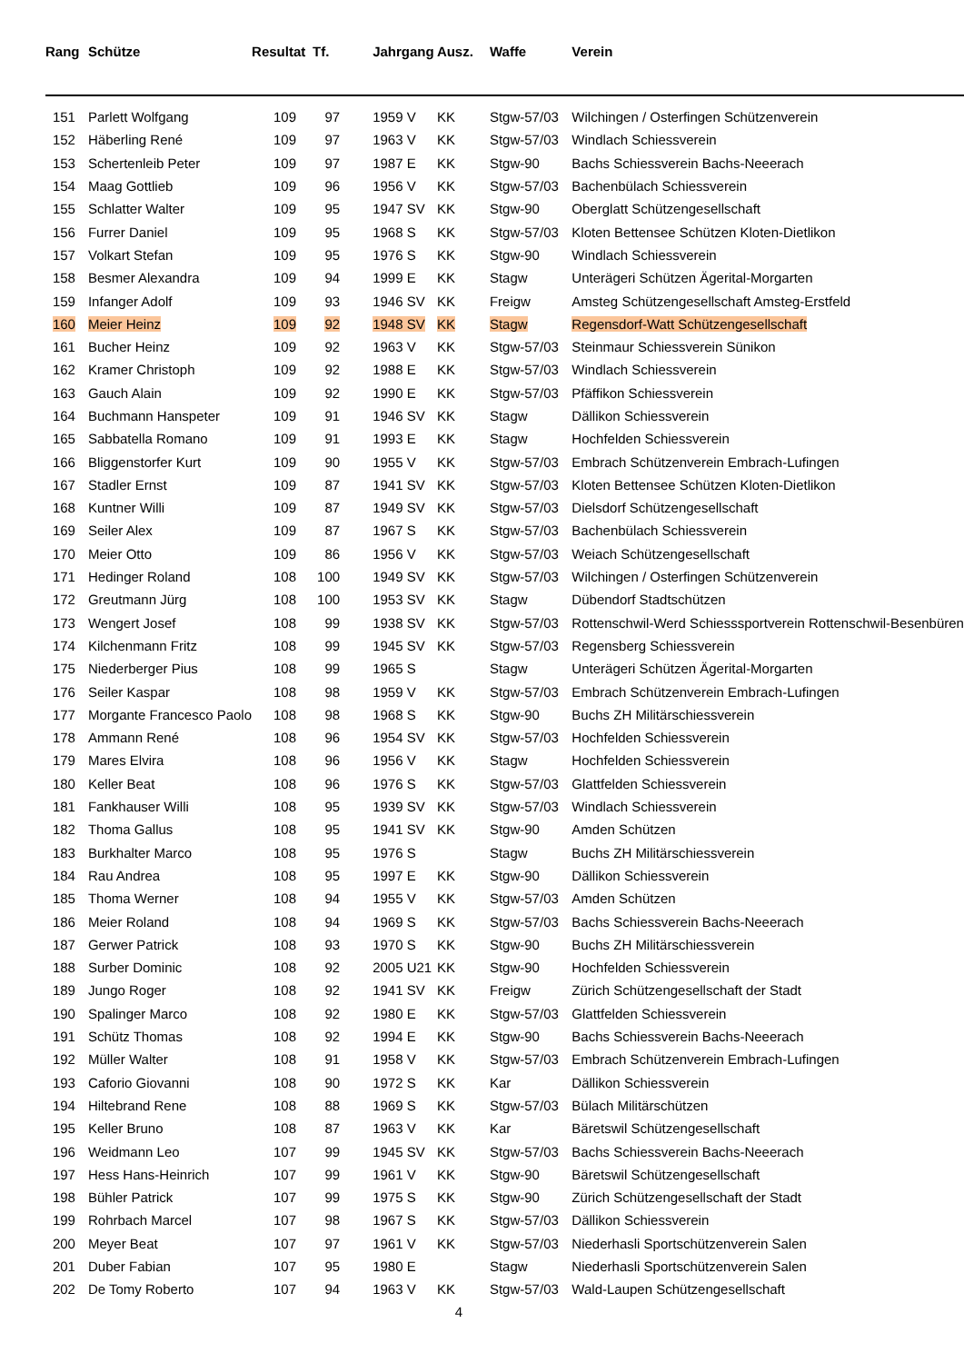| Rang | Schütze | Resultat | Tf. | Jahrgang | Ausz. | Waffe | Verein |
| --- | --- | --- | --- | --- | --- | --- | --- |
| 151 | Parlett Wolfgang | 109 | 97 | 1959 V | KK | Stgw-57/03 | Wilchingen / Osterfingen Schützenverein |
| 152 | Häberling René | 109 | 97 | 1963 V | KK | Stgw-57/03 | Windlach Schiessverein |
| 153 | Schertenleib Peter | 109 | 97 | 1987 E | KK | Stgw-90 | Bachs Schiessverein Bachs-Neeerach |
| 154 | Maag Gottlieb | 109 | 96 | 1956 V | KK | Stgw-57/03 | Bachenbülach Schiessverein |
| 155 | Schlatter Walter | 109 | 95 | 1947 SV | KK | Stgw-90 | Oberglatt Schützengesellschaft |
| 156 | Furrer Daniel | 109 | 95 | 1968 S | KK | Stgw-57/03 | Kloten Bettensee Schützen Kloten-Dietlikon |
| 157 | Volkart Stefan | 109 | 95 | 1976 S | KK | Stgw-90 | Windlach Schiessverein |
| 158 | Besmer Alexandra | 109 | 94 | 1999 E | KK | Stagw | Unterägeri Schützen Ägerital-Morgarten |
| 159 | Infanger Adolf | 109 | 93 | 1946 SV | KK | Freigw | Amsteg Schützengesellschaft Amsteg-Erstfeld |
| 160 | Meier Heinz | 109 | 92 | 1948 SV | KK | Stagw | Regensdorf-Watt Schützengesellschaft |
| 161 | Bucher Heinz | 109 | 92 | 1963 V | KK | Stgw-57/03 | Steinmaur Schiessverein Sünikon |
| 162 | Kramer Christoph | 109 | 92 | 1988 E | KK | Stgw-57/03 | Windlach Schiessverein |
| 163 | Gauch Alain | 109 | 92 | 1990 E | KK | Stgw-57/03 | Pfäffikon Schiessverein |
| 164 | Buchmann Hanspeter | 109 | 91 | 1946 SV | KK | Stagw | Dällikon Schiessverein |
| 165 | Sabbatella Romano | 109 | 91 | 1993 E | KK | Stagw | Hochfelden Schiessverein |
| 166 | Bliggenstorfer Kurt | 109 | 90 | 1955 V | KK | Stgw-57/03 | Embrach Schützenverein Embrach-Lufingen |
| 167 | Stadler Ernst | 109 | 87 | 1941 SV | KK | Stgw-57/03 | Kloten Bettensee Schützen Kloten-Dietlikon |
| 168 | Kuntner Willi | 109 | 87 | 1949 SV | KK | Stgw-57/03 | Dielsdorf Schützengesellschaft |
| 169 | Seiler Alex | 109 | 87 | 1967 S | KK | Stgw-57/03 | Bachenbülach Schiessverein |
| 170 | Meier Otto | 109 | 86 | 1956 V | KK | Stgw-57/03 | Weiach Schützengesellschaft |
| 171 | Hedinger Roland | 108 | 100 | 1949 SV | KK | Stgw-57/03 | Wilchingen / Osterfingen Schützenverein |
| 172 | Greutmann Jürg | 108 | 100 | 1953 SV | KK | Stagw | Dübendorf Stadtschützen |
| 173 | Wengert Josef | 108 | 99 | 1938 SV | KK | Stgw-57/03 | Rottenschwil-Werd Schiesssportverein Rottenschwil-Besenbüren |
| 174 | Kilchenmann Fritz | 108 | 99 | 1945 SV | KK | Stgw-57/03 | Regensberg Schiessverein |
| 175 | Niederberger Pius | 108 | 99 | 1965 S | | Stagw | Unterägeri Schützen Ägerital-Morgarten |
| 176 | Seiler Kaspar | 108 | 98 | 1959 V | KK | Stgw-57/03 | Embrach Schützenverein Embrach-Lufingen |
| 177 | Morgante Francesco Paolo | 108 | 98 | 1968 S | KK | Stgw-90 | Buchs ZH Militärschiessverein |
| 178 | Ammann René | 108 | 96 | 1954 SV | KK | Stgw-57/03 | Hochfelden Schiessverein |
| 179 | Mares Elvira | 108 | 96 | 1956 V | KK | Stagw | Hochfelden Schiessverein |
| 180 | Keller Beat | 108 | 96 | 1976 S | KK | Stgw-57/03 | Glattfelden Schiessverein |
| 181 | Fankhauser Willi | 108 | 95 | 1939 SV | KK | Stgw-57/03 | Windlach Schiessverein |
| 182 | Thoma Gallus | 108 | 95 | 1941 SV | KK | Stgw-90 | Amden Schützen |
| 183 | Burkhalter Marco | 108 | 95 | 1976 S | | Stagw | Buchs ZH Militärschiessverein |
| 184 | Rau Andrea | 108 | 95 | 1997 E | KK | Stgw-90 | Dällikon Schiessverein |
| 185 | Thoma Werner | 108 | 94 | 1955 V | KK | Stgw-57/03 | Amden Schützen |
| 186 | Meier Roland | 108 | 94 | 1969 S | KK | Stgw-57/03 | Bachs Schiessverein Bachs-Neeerach |
| 187 | Gerwer Patrick | 108 | 93 | 1970 S | KK | Stgw-90 | Buchs ZH Militärschiessverein |
| 188 | Surber Dominic | 108 | 92 | 2005 U21 | KK | Stgw-90 | Hochfelden Schiessverein |
| 189 | Jungo Roger | 108 | 92 | 1941 SV | KK | Freigw | Zürich Schützengesellschaft der Stadt |
| 190 | Spalinger Marco | 108 | 92 | 1980 E | KK | Stgw-57/03 | Glattfelden Schiessverein |
| 191 | Schütz Thomas | 108 | 92 | 1994 E | KK | Stgw-90 | Bachs Schiessverein Bachs-Neeerach |
| 192 | Müller Walter | 108 | 91 | 1958 V | KK | Stgw-57/03 | Embrach Schützenverein Embrach-Lufingen |
| 193 | Caforio Giovanni | 108 | 90 | 1972 S | KK | Kar | Dällikon Schiessverein |
| 194 | Hiltebrand Rene | 108 | 88 | 1969 S | KK | Stgw-57/03 | Bülach Militärschützen |
| 195 | Keller Bruno | 108 | 87 | 1963 V | KK | Kar | Bäretswil Schützengesellschaft |
| 196 | Weidmann Leo | 107 | 99 | 1945 SV | KK | Stgw-57/03 | Bachs Schiessverein Bachs-Neeerach |
| 197 | Hess Hans-Heinrich | 107 | 99 | 1961 V | KK | Stgw-90 | Bäretswil Schützengesellschaft |
| 198 | Bühler Patrick | 107 | 99 | 1975 S | KK | Stgw-90 | Zürich Schützengesellschaft der Stadt |
| 199 | Rohrbach Marcel | 107 | 98 | 1967 S | KK | Stgw-57/03 | Dällikon Schiessverein |
| 200 | Meyer Beat | 107 | 97 | 1961 V | KK | Stgw-57/03 | Niederhasli Sportschützenverein Salen |
| 201 | Duber Fabian | 107 | 95 | 1980 E | | Stagw | Niederhasli Sportschützenverein Salen |
| 202 | De Tomy Roberto | 107 | 94 | 1963 V | KK | Stgw-57/03 | Wald-Laupen Schützengesellschaft |
4